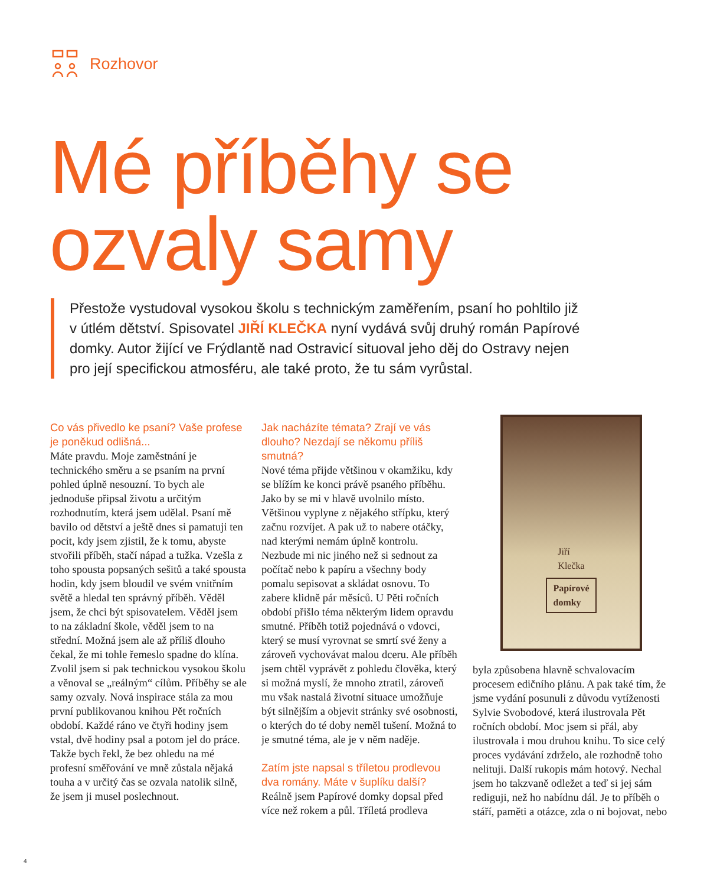Rozhovor
Mé příběhy se
ozvaly samy
Přestože vystudoval vysokou školu s technickým zaměřením, psaní ho pohltilo již v útlém dětství. Spisovatel JIŘÍ KLEČKA nyní vydává svůj druhý román Papírové domky. Autor žijící ve Frýdlantě nad Ostravicí situoval jeho děj do Ostravy nejen pro její specifickou atmosféru, ale také proto, že tu sám vyrůstal.
Co vás přivedlo ke psaní? Vaše profese je poněkud odlišná...
Máte pravdu. Moje zaměstnání je technického směru a se psaním na první pohled úplně nesouzní. To bych ale jednoduše připsal životu a určitým rozhodnutím, která jsem udělal. Psaní mě bavilo od dětství a ještě dnes si pamatuji ten pocit, kdy jsem zjistil, že k tomu, abyste stvořili příběh, stačí nápad a tužka. Vzešla z toho spousta popsaných sešitů a také spousta hodin, kdy jsem bloudil ve svém vnitřním světě a hledal ten správný příběh. Věděl jsem, že chci být spisovatelem. Věděl jsem to na základní škole, věděl jsem to na střední. Možná jsem ale až příliš dlouho čekal, že mi tohle řemeslo spadne do klína. Zvolil jsem si pak technickou vysokou školu a věnoval se „reálným“ cílům. Příběhy se ale samy ozvaly. Nová inspirace stála za mou první publikovanou knihou Pět ročních období. Každé ráno ve čtyři hodiny jsem vstal, dvě hodiny psal a potom jel do práce. Takže bych řekl, že bez ohledu na mé profesní směřování ve mně zůstala nějaká touha a v určitý čas se ozvala natolik silně, že jsem ji musel poslechnout.
Jak nacházíte témata? Zrají ve vás dlouho? Nezdají se někomu příliš smutná?
Nové téma přijde většinou v okamžiku, kdy se blížím ke konci právě psaného příběhu. Jako by se mi v hlavě uvolnilo místo. Většinou vyplyne z nějakého střípku, který začnu rozvíjet. A pak už to nabere otáčky, nad kterými nemám úplně kontrolu. Nezbude mi nic jiného než si sednout za počítač nebo k papíru a všechny body pomalu sepisovat a skládat osnovu. To zabere klidně pár měsíců. U Pěti ročních období přišlo téma některým lidem opravdu smutné. Příběh totiž pojednává o vdovci, který se musí vyrovnat se smrtí své ženy a zároveň vychovávat malou dceru. Ale příběh jsem chtěl vyprávět z pohledu člověka, který si možná myslí, že mnoho ztratil, zároveň mu však nastalá životní situace umožňuje být silnějším a objevit stránky své osobnosti, o kterých do té doby neměl tušení. Možná to je smutné téma, ale je v něm naděje.
Zatím jste napsal s tříletou prodlevou dva romány. Máte v šuplíku další?
Reálně jsem Papírové domky dopsal před více než rokem a půl. Tříletá prodleva
Jiří
Klečka
Papírové
domky
byla způsobena hlavně schvalovacím procesem edičního plánu. A pak také tím, že jsme vydání posunuli z důvodu vytíženosti Sylvie Svobodové, která ilustrovala Pět ročních období. Moc jsem si přál, aby ilustrovala i mou druhou knihu. To sice celý proces vydávání zdrželo, ale rozhodně toho nelituji. Další rukopis mám hotový. Nechal jsem ho takzvaně odležet a teď si jej sám rediguji, než ho nabídnu dál. Je to příběh o stáří, paměti a otázce, zda o ni bojovat, nebo
4